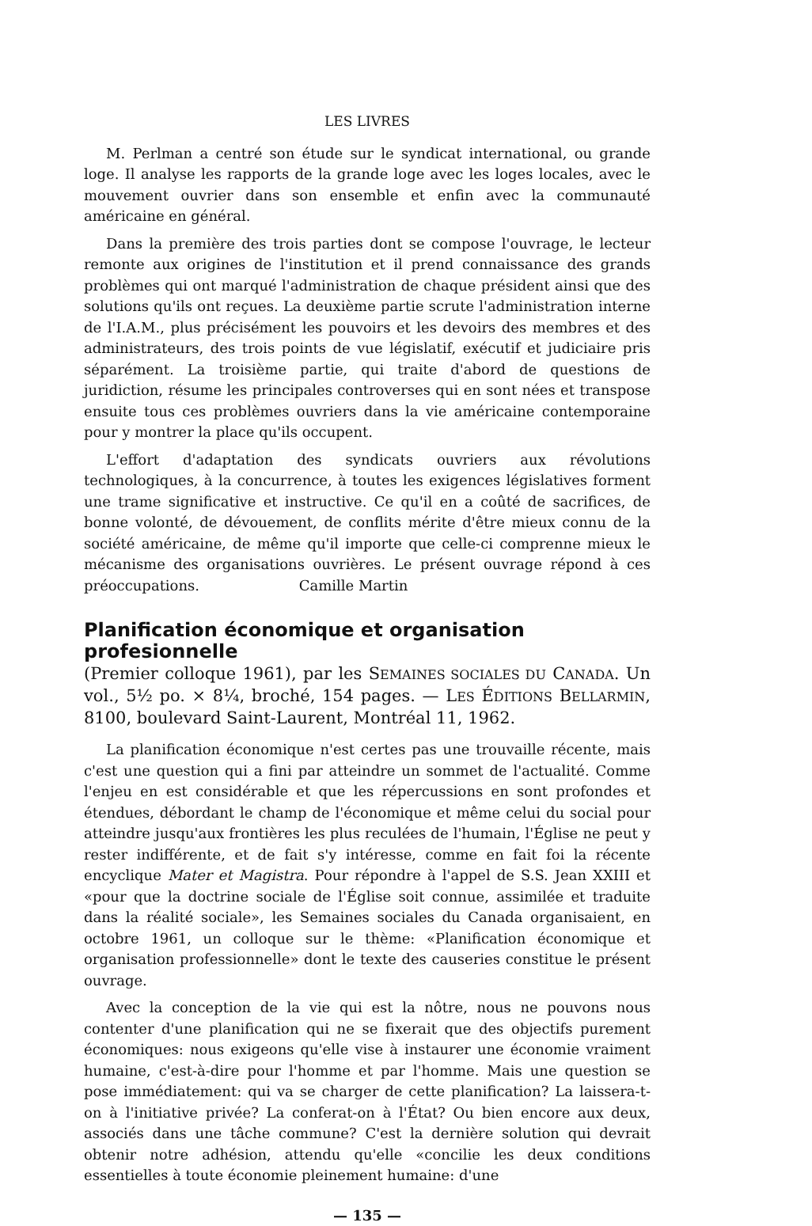LES LIVRES
M. Perlman a centré son étude sur le syndicat international, ou grande loge. Il analyse les rapports de la grande loge avec les loges locales, avec le mouvement ouvrier dans son ensemble et enfin avec la communauté américaine en général.
Dans la première des trois parties dont se compose l'ouvrage, le lecteur remonte aux origines de l'institution et il prend connaissance des grands problèmes qui ont marqué l'administration de chaque président ainsi que des solutions qu'ils ont reçues. La deuxième partie scrute l'administration interne de l'I.A.M., plus précisément les pouvoirs et les devoirs des membres et des administrateurs, des trois points de vue législatif, exécutif et judiciaire pris séparément. La troisième partie, qui traite d'abord de questions de juridiction, résume les principales controverses qui en sont nées et transpose ensuite tous ces problèmes ouvriers dans la vie américaine contemporaine pour y montrer la place qu'ils occupent.
L'effort d'adaptation des syndicats ouvriers aux révolutions technologiques, à la concurrence, à toutes les exigences législatives forment une trame significative et instructive. Ce qu'il en a coûté de sacrifices, de bonne volonté, de dévouement, de conflits mérite d'être mieux connu de la société américaine, de même qu'il importe que celle-ci comprenne mieux le mécanisme des organisations ouvrières. Le présent ouvrage répond à ces préoccupations. Camille Martin
Planification économique et organisation profesionnelle
(Premier colloque 1961), par les SEMAINES SOCIALES DU CANADA. Un vol., 5½ po. × 8¼, broché, 154 pages. — LES ÉDITIONS BELLARMIN, 8100, boulevard Saint-Laurent, Montréal 11, 1962.
La planification économique n'est certes pas une trouvaille récente, mais c'est une question qui a fini par atteindre un sommet de l'actualité. Comme l'enjeu en est considérable et que les répercussions en sont profondes et étendues, débordant le champ de l'économique et même celui du social pour atteindre jusqu'aux frontières les plus reculées de l'humain, l'Église ne peut y rester indifférente, et de fait s'y intéresse, comme en fait foi la récente encyclique Mater et Magistra. Pour répondre à l'appel de S.S. Jean XXIII et «pour que la doctrine sociale de l'Église soit connue, assimilée et traduite dans la réalité sociale», les Semaines sociales du Canada organisaient, en octobre 1961, un colloque sur le thème: «Planification économique et organisation professionnelle» dont le texte des causeries constitue le présent ouvrage.
Avec la conception de la vie qui est la nôtre, nous ne pouvons nous contenter d'une planification qui ne se fixerait que des objectifs purement économiques: nous exigeons qu'elle vise à instaurer une économie vraiment humaine, c'est-à-dire pour l'homme et par l'homme. Mais une question se pose immédiatement: qui va se charger de cette planification? La laissera-t-on à l'initiative privée? La conferat-on à l'État? Ou bien encore aux deux, associés dans une tâche commune? C'est la dernière solution qui devrait obtenir notre adhésion, attendu qu'elle «concilie les deux conditions essentielles à toute économie pleinement humaine: d'une
— 135 —